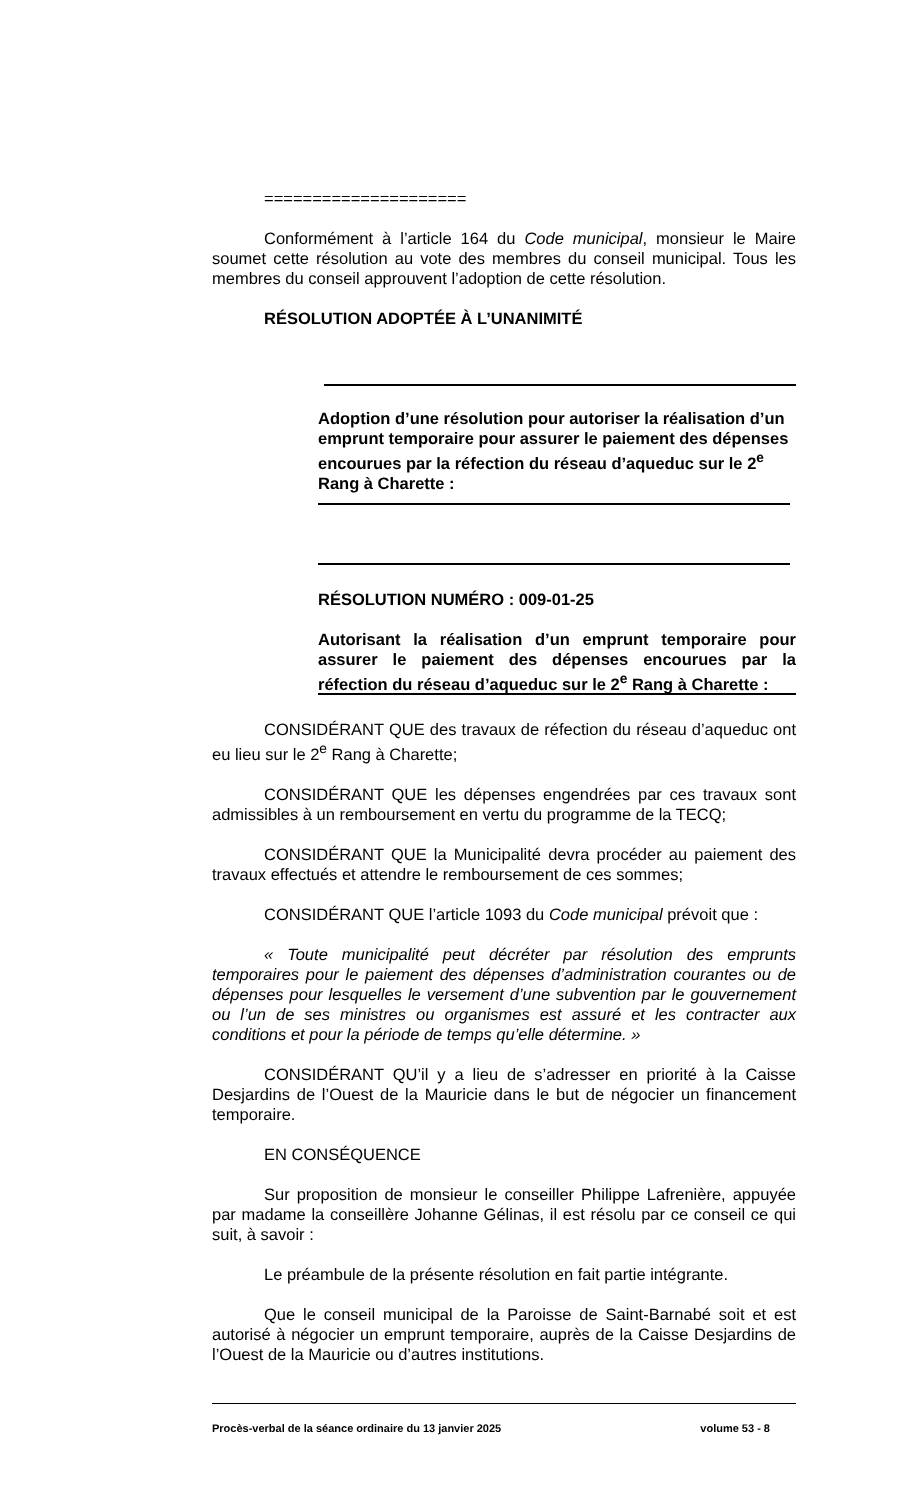=====================
Conformément à l’article 164 du Code municipal, monsieur le Maire soumet cette résolution au vote des membres du conseil municipal. Tous les membres du conseil approuvent l’adoption de cette résolution.
RÉSOLUTION ADOPTÉE À L’UNANIMITÉ
Adoption d’une résolution pour autoriser la réalisation d’un emprunt temporaire pour assurer le paiement des dépenses encourues par la réfection du réseau d’aqueduc sur le 2<sup>e</sup> Rang à Charette :
RÉSOLUTION NUMÉRO : 009-01-25
Autorisant la réalisation d’un emprunt temporaire pour assurer le paiement des dépenses encourues par la réfection du réseau d’aqueduc sur le 2<sup>e</sup> Rang à Charette :
CONSIDÉRANT QUE des travaux de réfection du réseau d’aqueduc ont eu lieu sur le 2<sup>e</sup> Rang à Charette;
CONSIDÉRANT QUE les dépenses engendrées par ces travaux sont admissibles à un remboursement en vertu du programme de la TECQ;
CONSIDÉRANT QUE la Municipalité devra procéder au paiement des travaux effectués et attendre le remboursement de ces sommes;
CONSIDÉRANT QUE l’article 1093 du Code municipal prévoit que :
« Toute municipalité peut décréter par résolution des emprunts temporaires pour le paiement des dépenses d’administration courantes ou de dépenses pour lesquelles le versement d’une subvention par le gouvernement ou l’un de ses ministres ou organismes est assuré et les contracter aux conditions et pour la période de temps qu’elle détermine. »
CONSIDÉRANT QU’il y a lieu de s’adresser en priorité à la Caisse Desjardins de l’Ouest de la Mauricie dans le but de négocier un financement temporaire.
EN CONSÉQUENCE
Sur proposition de monsieur le conseiller Philippe Lafrenière, appuyée par madame la conseillère Johanne Gélinas, il est résolu par ce conseil ce qui suit, à savoir :
Le préambule de la présente résolution en fait partie intégrante.
Que le conseil municipal de la Paroisse de Saint-Barnabé soit et est autorisé à négocier un emprunt temporaire, auprès de la Caisse Desjardins de l’Ouest de la Mauricie ou d’autres institutions.
Procès-verbal de la séance ordinaire du 13 janvier 2025 volume 53 - 8